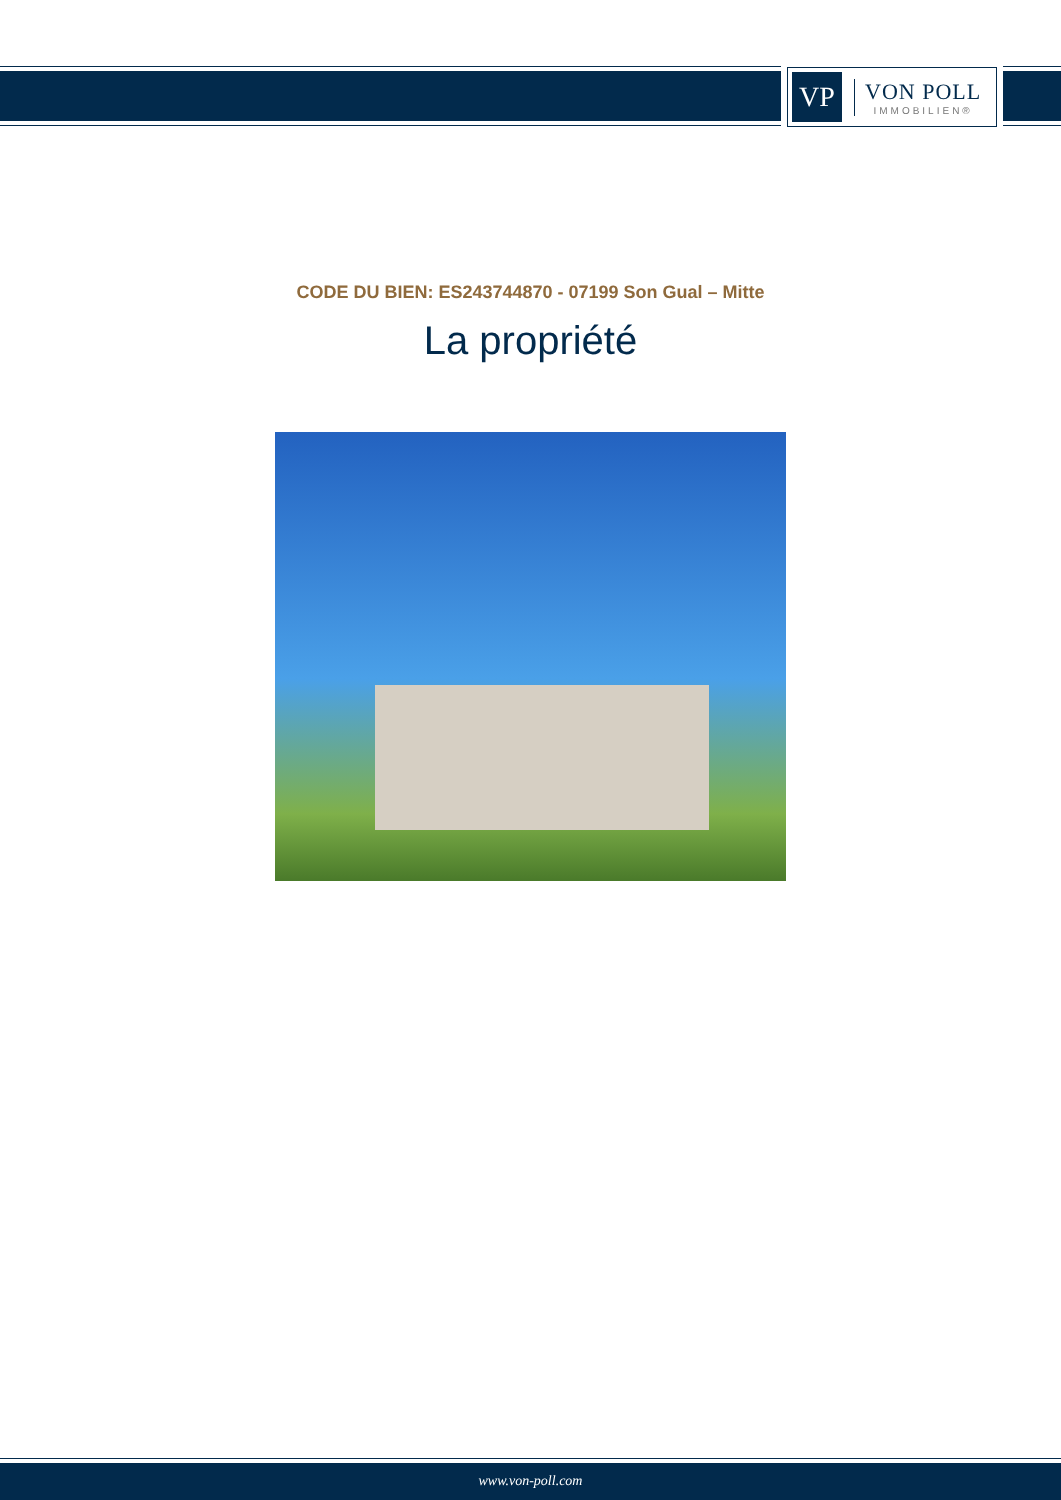VP
VON POLL
IMMOBILIEN®
CODE DU BIEN: ES243744870 - 07199 Son Gual – Mitte
La propriété
www.von-poll.com